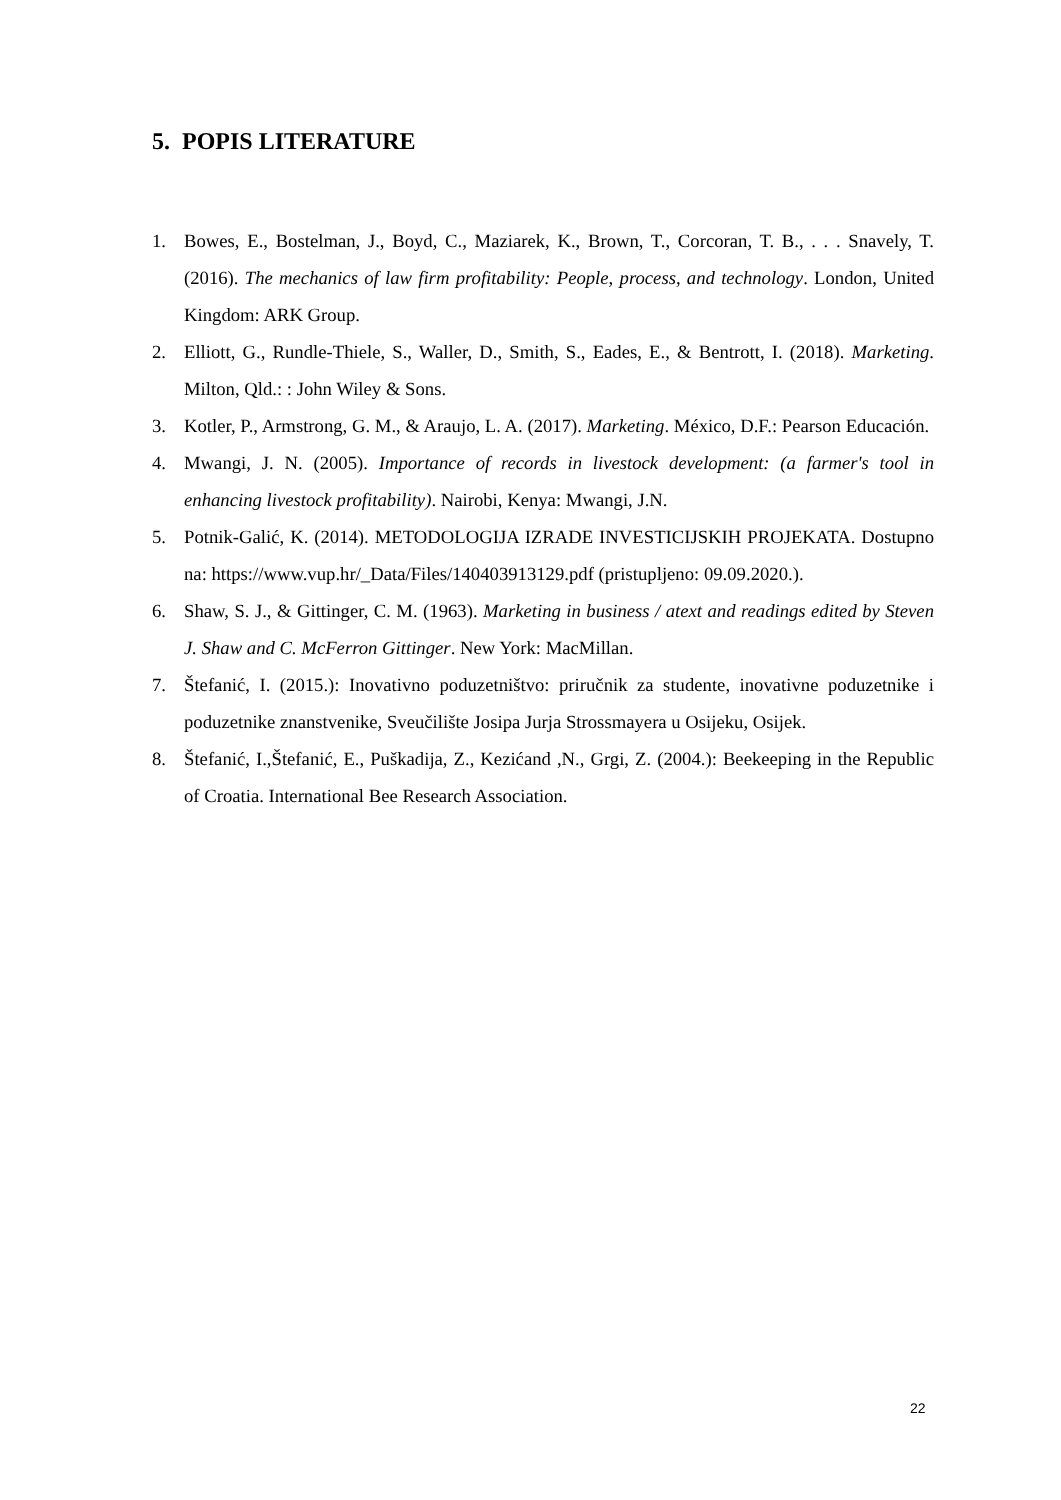5. POPIS LITERATURE
1. Bowes, E., Bostelman, J., Boyd, C., Maziarek, K., Brown, T., Corcoran, T. B., . . . Snavely, T. (2016). The mechanics of law firm profitability: People, process, and technology. London, United Kingdom: ARK Group.
2. Elliott, G., Rundle-Thiele, S., Waller, D., Smith, S., Eades, E., & Bentrott, I. (2018). Marketing. Milton, Qld.: : John Wiley & Sons.
3. Kotler, P., Armstrong, G. M., & Araujo, L. A. (2017). Marketing. México, D.F.: Pearson Educación.
4. Mwangi, J. N. (2005). Importance of records in livestock development: (a farmer's tool in enhancing livestock profitability). Nairobi, Kenya: Mwangi, J.N.
5. Potnik-Galić, K. (2014). METODOLOGIJA IZRADE INVESTICIJSKIH PROJEKATA. Dostupno na: https://www.vup.hr/_Data/Files/140403913129.pdf (pristupljeno: 09.09.2020.).
6. Shaw, S. J., & Gittinger, C. M. (1963). Marketing in business / atext and readings edited by Steven J. Shaw and C. McFerron Gittinger. New York: MacMillan.
7. Štefanić, I. (2015.): Inovativno poduzetništvo: priručnik za studente, inovativne poduzetnike i poduzetnike znanstvenike, Sveučilište Josipa Jurja Strossmayera u Osijeku, Osijek.
8. Štefanić, I.,Štefanić, E., Puškadija, Z., Kezićand ,N., Grgi, Z. (2004.): Beekeeping in the Republic of Croatia. International Bee Research Association.
22